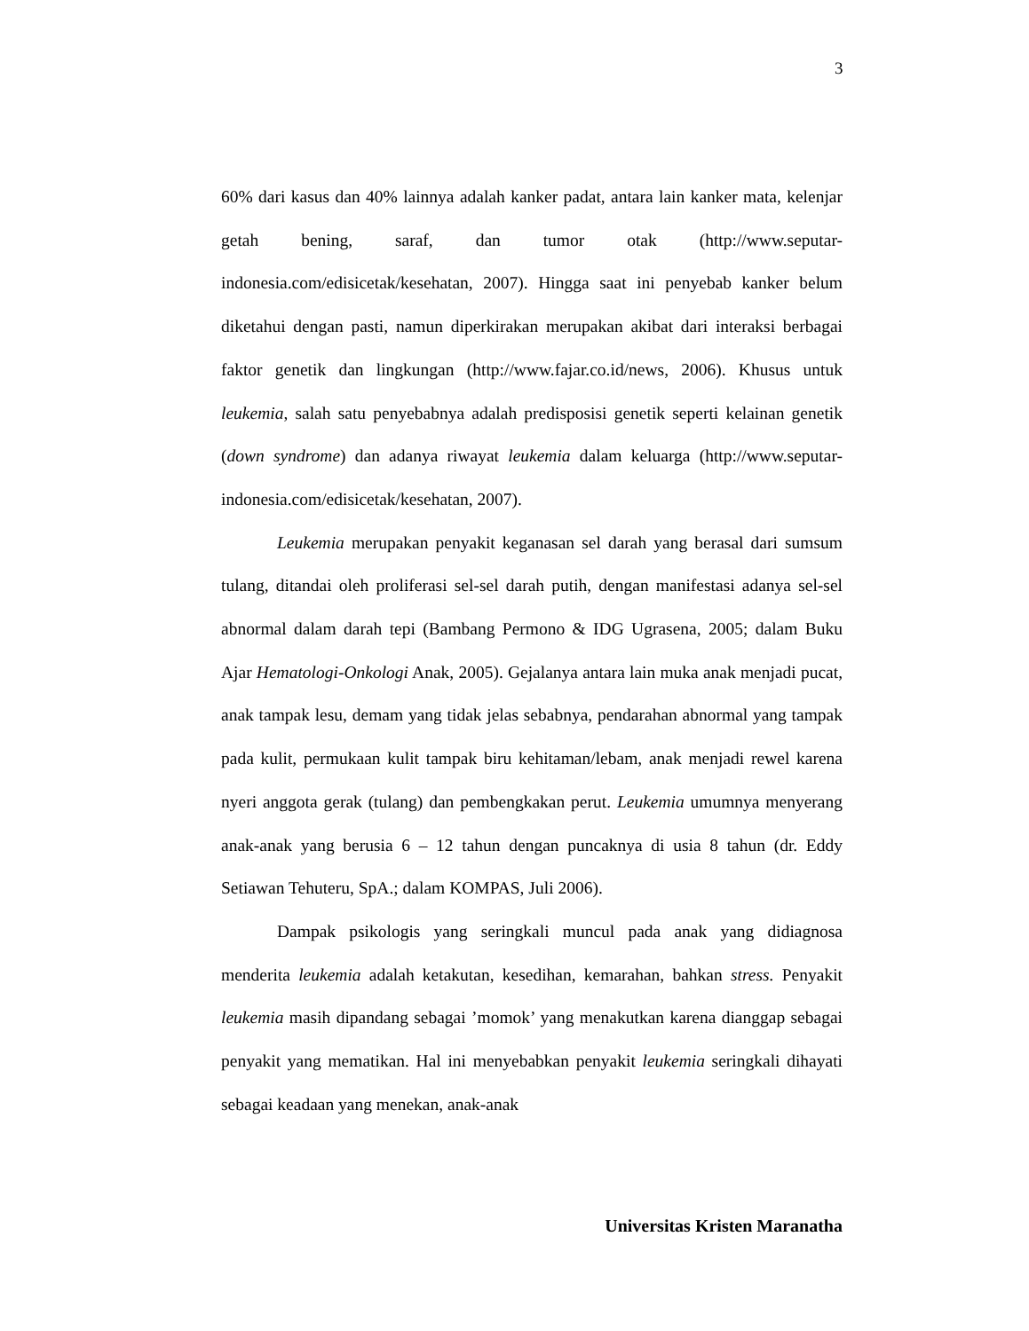3
60% dari kasus dan 40% lainnya adalah kanker padat, antara lain kanker mata, kelenjar getah bening, saraf, dan tumor otak (http://www.seputar-indonesia.com/edisicetak/kesehatan, 2007). Hingga saat ini penyebab kanker belum diketahui dengan pasti, namun diperkirakan merupakan akibat dari interaksi berbagai faktor genetik dan lingkungan (http://www.fajar.co.id/news, 2006). Khusus untuk leukemia, salah satu penyebabnya adalah predisposisi genetik seperti kelainan genetik (down syndrome) dan adanya riwayat leukemia dalam keluarga (http://www.seputar-indonesia.com/edisicetak/kesehatan, 2007).
Leukemia merupakan penyakit keganasan sel darah yang berasal dari sumsum tulang, ditandai oleh proliferasi sel-sel darah putih, dengan manifestasi adanya sel-sel abnormal dalam darah tepi (Bambang Permono & IDG Ugrasena, 2005; dalam Buku Ajar Hematologi-Onkologi Anak, 2005). Gejalanya antara lain muka anak menjadi pucat, anak tampak lesu, demam yang tidak jelas sebabnya, pendarahan abnormal yang tampak pada kulit, permukaan kulit tampak biru kehitaman/lebam, anak menjadi rewel karena nyeri anggota gerak (tulang) dan pembengkakan perut. Leukemia umumnya menyerang anak-anak yang berusia 6 – 12 tahun dengan puncaknya di usia 8 tahun (dr. Eddy Setiawan Tehuteru, SpA.; dalam KOMPAS, Juli 2006).
Dampak psikologis yang seringkali muncul pada anak yang didiagnosa menderita leukemia adalah ketakutan, kesedihan, kemarahan, bahkan stress. Penyakit leukemia masih dipandang sebagai ’momok’ yang menakutkan karena dianggap sebagai penyakit yang mematikan. Hal ini menyebabkan penyakit leukemia seringkali dihayati sebagai keadaan yang menekan, anak-anak
Universitas Kristen Maranatha